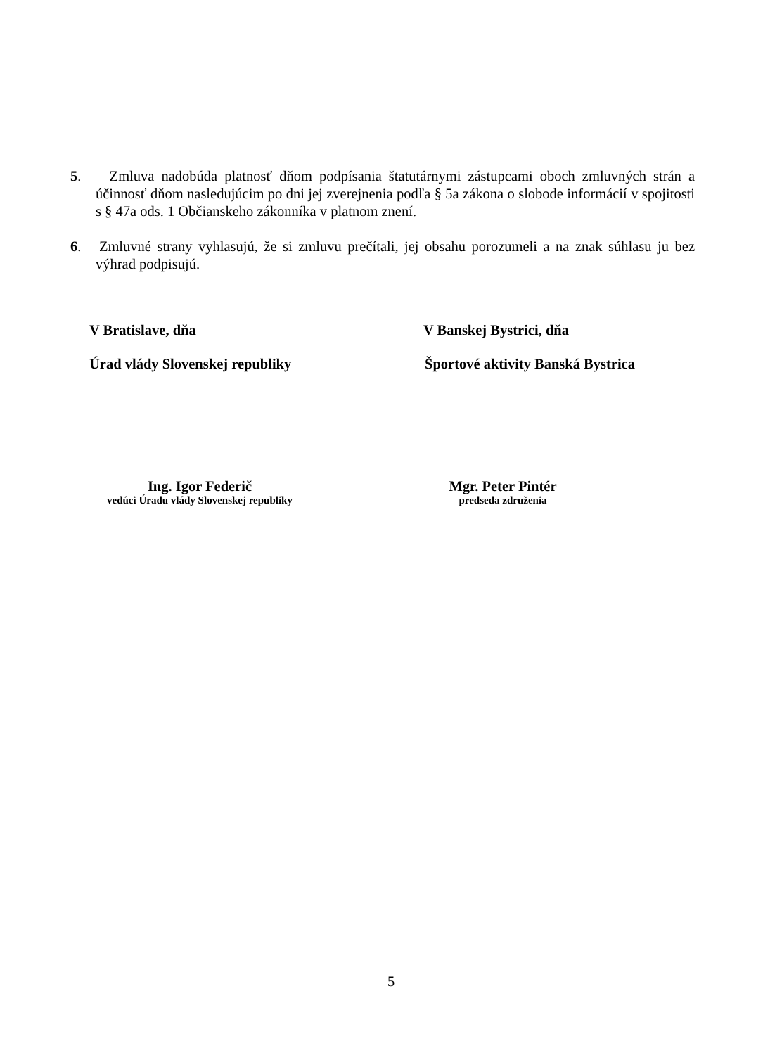5. Zmluva nadobúda platnosť dňom podpísania štatutárnymi zástupcami oboch zmluvných strán a účinnosť dňom nasledujúcim po dni jej zverejnenia podľa § 5a zákona o slobode informácií v spojitosti s § 47a ods. 1 Občianskeho zákonníka v platnom znení.
6. Zmluvné strany vyhlasujú, že si zmluvu prečítali, jej obsahu porozumeli a na znak súhlasu ju bez výhrad podpisujú.
V Bratislave, dňa V Banskej Bystrici, dňa
Úrad vlády Slovenskej republiky
Športové aktivity Banská Bystrica
Ing. Igor Federič
vedúci Úradu vlády Slovenskej republiky
Mgr. Peter Pintér
predseda združenia
5